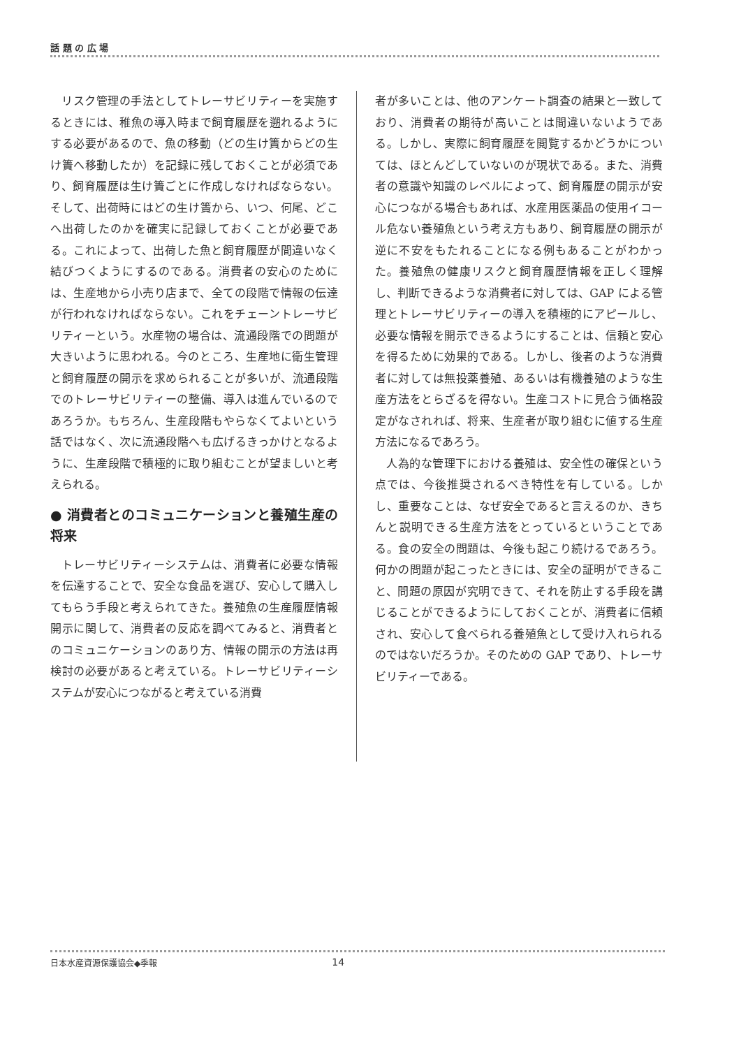話 題 の 広 場
リスク管理の手法としてトレーサビリティーを実施するときには、稚魚の導入時まで飼育履歴を遡れるようにする必要があるので、魚の移動（どの生け簀からどの生け簀へ移動したか）を記録に残しておくことが必須であり、飼育履歴は生け簀ごとに作成しなければならない。そして、出荷時にはどの生け簀から、いつ、何尾、どこへ出荷したのかを確実に記録しておくことが必要である。これによって、出荷した魚と飼育履歴が間違いなく結びつくようにするのである。消費者の安心のためには、生産地から小売り店まで、全ての段階で情報の伝達が行われなければならない。これをチェーントレーサビリティーという。水産物の場合は、流通段階での問題が大きいように思われる。今のところ、生産地に衛生管理と飼育履歴の開示を求められることが多いが、流通段階でのトレーサビリティーの整備、導入は進んでいるのであろうか。もちろん、生産段階もやらなくてよいという話ではなく、次に流通段階へも広げるきっかけとなるように、生産段階で積極的に取り組むことが望ましいと考えられる。
● 消費者とのコミュニケーションと養殖生産の将来
トレーサビリティーシステムは、消費者に必要な情報を伝達することで、安全な食品を選び、安心して購入してもらう手段と考えられてきた。養殖魚の生産履歴情報開示に関して、消費者の反応を調べてみると、消費者とのコミュニケーションのあり方、情報の開示の方法は再検討の必要があると考えている。トレーサビリティーシステムが安心につながると考えている消費
者が多いことは、他のアンケート調査の結果と一致しており、消費者の期待が高いことは間違いないようである。しかし、実際に飼育履歴を閲覧するかどうかについては、ほとんどしていないのが現状である。また、消費者の意識や知識のレベルによって、飼育履歴の開示が安心につながる場合もあれば、水産用医薬品の使用イコール危ない養殖魚という考え方もあり、飼育履歴の開示が逆に不安をもたれることになる例もあることがわかった。養殖魚の健康リスクと飼育履歴情報を正しく理解し、判断できるような消費者に対しては、GAP による管理とトレーサビリティーの導入を積極的にアピールし、必要な情報を開示できるようにすることは、信頼と安心を得るために効果的である。しかし、後者のような消費者に対しては無投薬養殖、あるいは有機養殖のような生産方法をとらざるを得ない。生産コストに見合う価格設定がなされれば、将来、生産者が取り組むに値する生産方法になるであろう。
人為的な管理下における養殖は、安全性の確保という点では、今後推奨されるべき特性を有している。しかし、重要なことは、なぜ安全であると言えるのか、きちんと説明できる生産方法をとっているということである。食の安全の問題は、今後も起こり続けるであろう。何かの問題が起こったときには、安全の証明ができること、問題の原因が究明できて、それを防止する手段を講じることができるようにしておくことが、消費者に信頼され、安心して食べられる養殖魚として受け入れられるのではないだろうか。そのための GAP であり、トレーサビリティーである。
日本水産資源保護協会◆季報 14